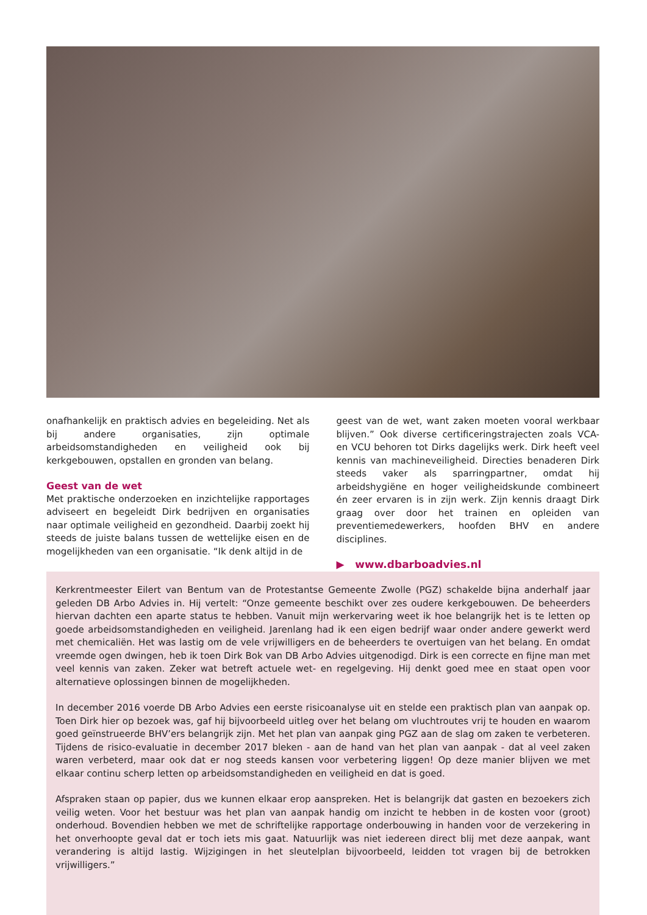onafhankelijk en praktisch advies en begeleiding. Net als bij andere organisaties, zijn optimale arbeidsomstandigheden en veiligheid ook bij kerkgebouwen, opstallen en gronden van belang.
Geest van de wet
Met praktische onderzoeken en inzichtelijke rapportages adviseert en begeleidt Dirk bedrijven en organisaties naar optimale veiligheid en gezondheid. Daarbij zoekt hij steeds de juiste balans tussen de wettelijke eisen en de mogelijkheden van een organisatie. “Ik denk altijd in de
geest van de wet, want zaken moeten vooral werkbaar blijven.” Ook diverse certificeringstrajecten zoals VCA- en VCU behoren tot Dirks dagelijks werk. Dirk heeft veel kennis van machineveiligheid. Directies benaderen Dirk steeds vaker als sparringpartner, omdat hij arbeidshygiëne en hoger veiligheidskunde combineert én zeer ervaren is in zijn werk. Zijn kennis draagt Dirk graag over door het trainen en opleiden van preventiemedewerkers, hoofden BHV en andere disciplines.
▶ www.dbarboadvies.nl
Kerkrentmeester Eilert van Bentum van de Protestantse Gemeente Zwolle (PGZ) schakelde bijna anderhalf jaar geleden DB Arbo Advies in. Hij vertelt: “Onze gemeente beschikt over zes oudere kerkgebouwen. De beheerders hiervan dachten een aparte status te hebben. Vanuit mijn werkervaring weet ik hoe belangrijk het is te letten op goede arbeidsomstandigheden en veiligheid. Jarenlang had ik een eigen bedrijf waar onder andere gewerkt werd met chemicaliën. Het was lastig om de vele vrijwilligers en de beheerders te overtuigen van het belang. En omdat vreemde ogen dwingen, heb ik toen Dirk Bok van DB Arbo Advies uitgenodigd. Dirk is een correcte en fijne man met veel kennis van zaken. Zeker wat betreft actuele wet- en regelgeving. Hij denkt goed mee en staat open voor alternatieve oplossingen binnen de mogelijkheden.
In december 2016 voerde DB Arbo Advies een eerste risicoanalyse uit en stelde een praktisch plan van aanpak op. Toen Dirk hier op bezoek was, gaf hij bijvoorbeeld uitleg over het belang om vluchtroutes vrij te houden en waarom goed geïnstrueerde BHV’ers belangrijk zijn. Met het plan van aanpak ging PGZ aan de slag om zaken te verbeteren. Tijdens de risico-evaluatie in december 2017 bleken - aan de hand van het plan van aanpak - dat al veel zaken waren verbeterd, maar ook dat er nog steeds kansen voor verbetering liggen! Op deze manier blijven we met elkaar continu scherp letten op arbeidsomstandigheden en veiligheid en dat is goed.
Afspraken staan op papier, dus we kunnen elkaar erop aanspreken. Het is belangrijk dat gasten en bezoekers zich veilig weten. Voor het bestuur was het plan van aanpak handig om inzicht te hebben in de kosten voor (groot) onderhoud. Bovendien hebben we met de schriftelijke rapportage onderbouwing in handen voor de verzekering in het onverhoopte geval dat er toch iets mis gaat. Natuurlijk was niet iedereen direct blij met deze aanpak, want verandering is altijd lastig. Wijzigingen in het sleutelplan bijvoorbeeld, leidden tot vragen bij de betrokken vrijwilligers.”